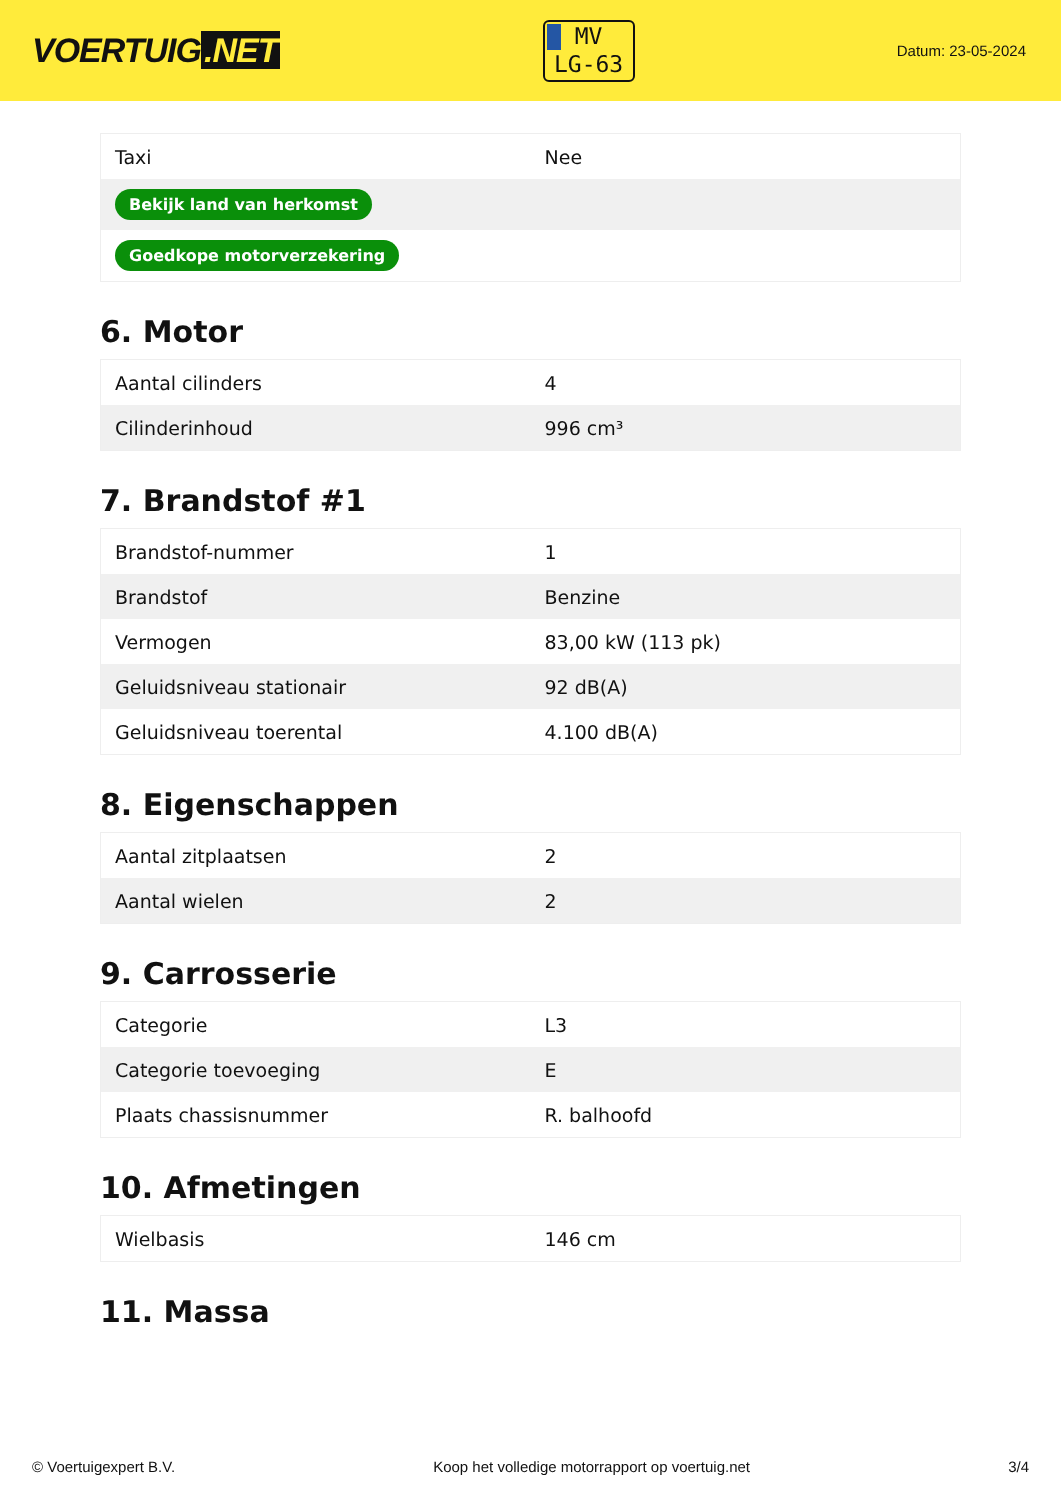VOERTUIG.NET
MV
LG-63
Datum: 23-05-2024
| Taxi | Nee |
| Bekijk land van herkomst | |
| Goedkope motorverzekering | |
6. Motor
| Aantal cilinders | 4 |
| Cilinderinhoud | 996 cm³ |
7. Brandstof #1
| Brandstof-nummer | 1 |
| Brandstof | Benzine |
| Vermogen | 83,00 kW (113 pk) |
| Geluidsniveau stationair | 92 dB(A) |
| Geluidsniveau toerental | 4.100 dB(A) |
8. Eigenschappen
| Aantal zitplaatsen | 2 |
| Aantal wielen | 2 |
9. Carrosserie
| Categorie | L3 |
| Categorie toevoeging | E |
| Plaats chassisnummer | R. balhoofd |
10. Afmetingen
| Wielbasis | 146 cm |
11. Massa
© Voertuigexpert B.V. Koop het volledige motorrapport op voertuig.net 3/4